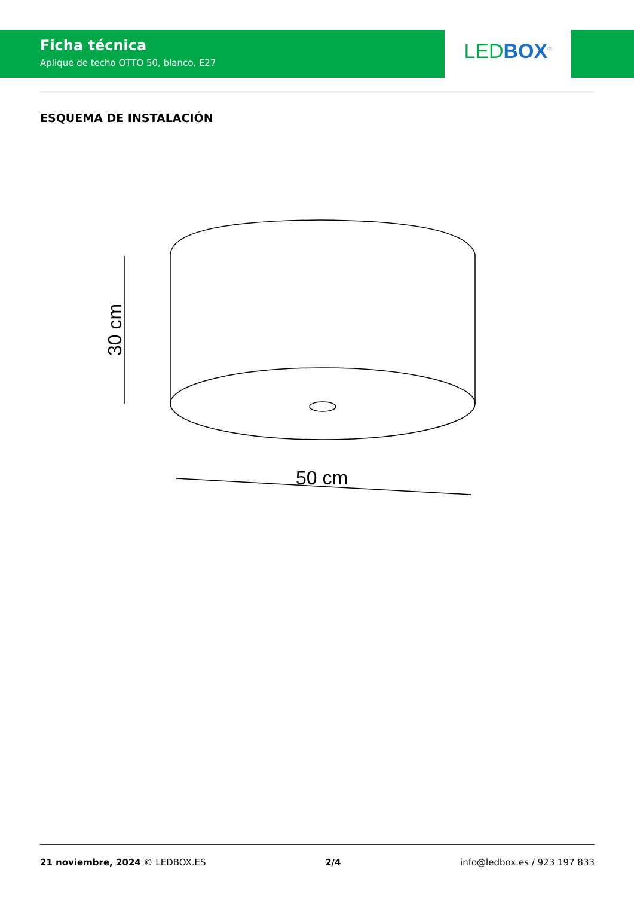Ficha técnica
Aplique de techo OTTO 50, blanco, E27
LED BOX<sup>®</sup>
ESQUEMA DE INSTALACIÓN
50 cm
30 cm
21 noviembre, 2024 © LEDBOX.ES 2/4 info@ledbox.es / 923 197 833